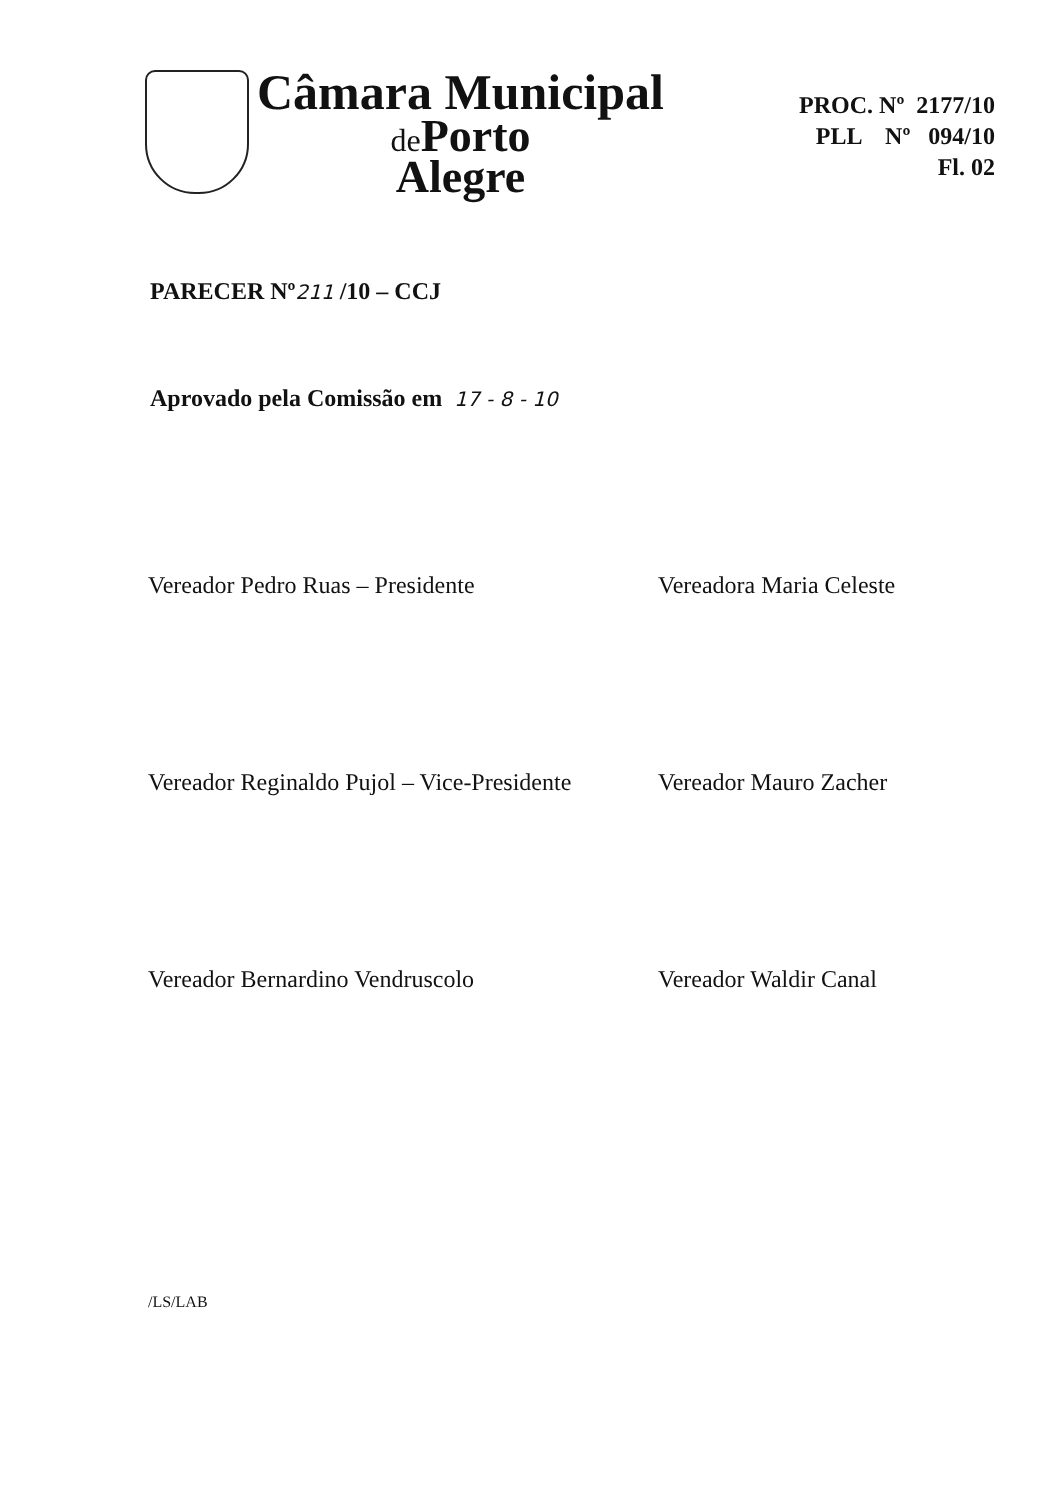Câmara Municipal
de Porto
Alegre
PROC. Nº 2177/10
PLL Nº 094/10
Fl. 02
PARECER Nº211 /10 – CCJ
Aprovado pela Comissão em 17 - 8 - 10
Vereador Pedro Ruas – Presidente
Vereadora Maria Celeste
Vereador Reginaldo Pujol – Vice-Presidente
Vereador Mauro Zacher
Vereador Bernardino Vendruscolo
Vereador Waldir Canal
/LS/LAB